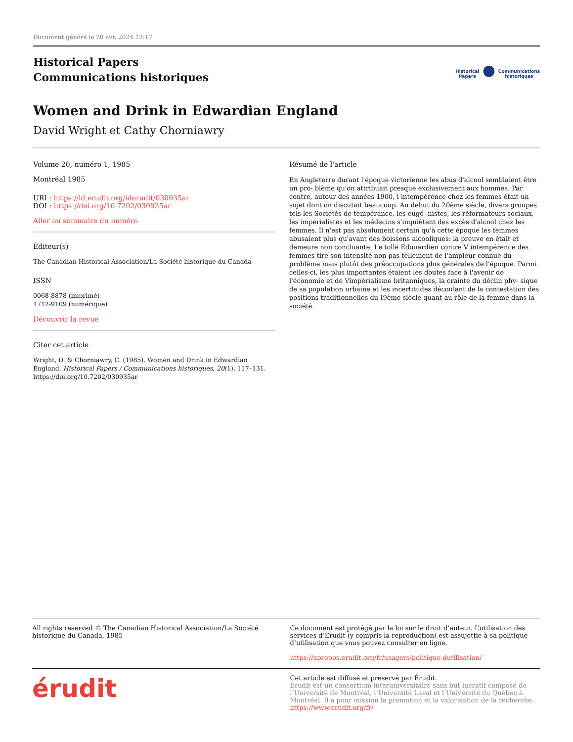Document généré le 20 avr. 2024 12:17
Historical Papers
Communications historiques
Historical
Papers ● Communications
historiques
Women and Drink in Edwardian England
David Wright et Cathy Chorniawry
Volume 20, numéro 1, 1985
Montréal 1985
URI : https://id.erudit.org/iderudit/030935ar
DOI : https://doi.org/10.7202/030935ar
Aller au sommaire du numéro
Éditeur(s)
The Canadian Historical Association/La Société historique du Canada
ISSN
0068-8878 (imprimé)
1712-9109 (numérique)
Découvrir la revue
Citer cet article
Wright, D. & Chorniawry, C. (1985). Women and Drink in Edwardian England. Historical Papers / Communications historiques, 20(1), 117–131. https://doi.org/10.7202/030935ar
Résumé de l'article
En Angleterre durant l'époque victorienne les abus d'alcool semblaient être un pro- blème qu'on attribuait presque exclusivement aux hommes. Par contre, autour des années 1900, i intempérence chez les femmes était un sujet dont on discutait beaucoup. Au début du 20ème siècle, divers groupes tels les Sociétés de tempérance, les eugé- nistes, les réformateurs sociaux, les impérialistes et les médecins s'inquiètent des excès d'alcool chez les femmes. Il n'est pas absolument certain qu'à cette époque les femmes abusaient plus qu'avant des boissons alcooliques: la preuve en était et demeure non concluante. Le tollé Edouardien contre V intempérence des femmes tire son intensité non pas tellement de l'ampleur connue du problème mais plutôt des préoccupations plus générales de l'époque. Parmi celles-ci, les plus importantes étaient les doutes face à l'avenir de l'économie et de Vimpérialisme britanniques, la crainte du déclin phy- sique de sa population urbaine et les incertitudes découlant de la contestation des positions traditionnelles du I9ème siècle quant au rôle de la femme dans la société.
All rights reserved © The Canadian Historical Association/La Société historique du Canada, 1985
Ce document est protégé par la loi sur le droit d’auteur. L’utilisation des services d’Érudit (y compris la reproduction) est assujettie à sa politique d’utilisation que vous pouvez consulter en ligne.
https://apropos.erudit.org/fr/usagers/politique-dutilisation/
érudit
Cet article est diffusé et préservé par Érudit.
Érudit est un consortium interuniversitaire sans but lucratif composé de l’Université de Montréal, l’Université Laval et l’Université du Québec à Montréal. Il a pour mission la promotion et la valorisation de la recherche.
https://www.erudit.org/fr/